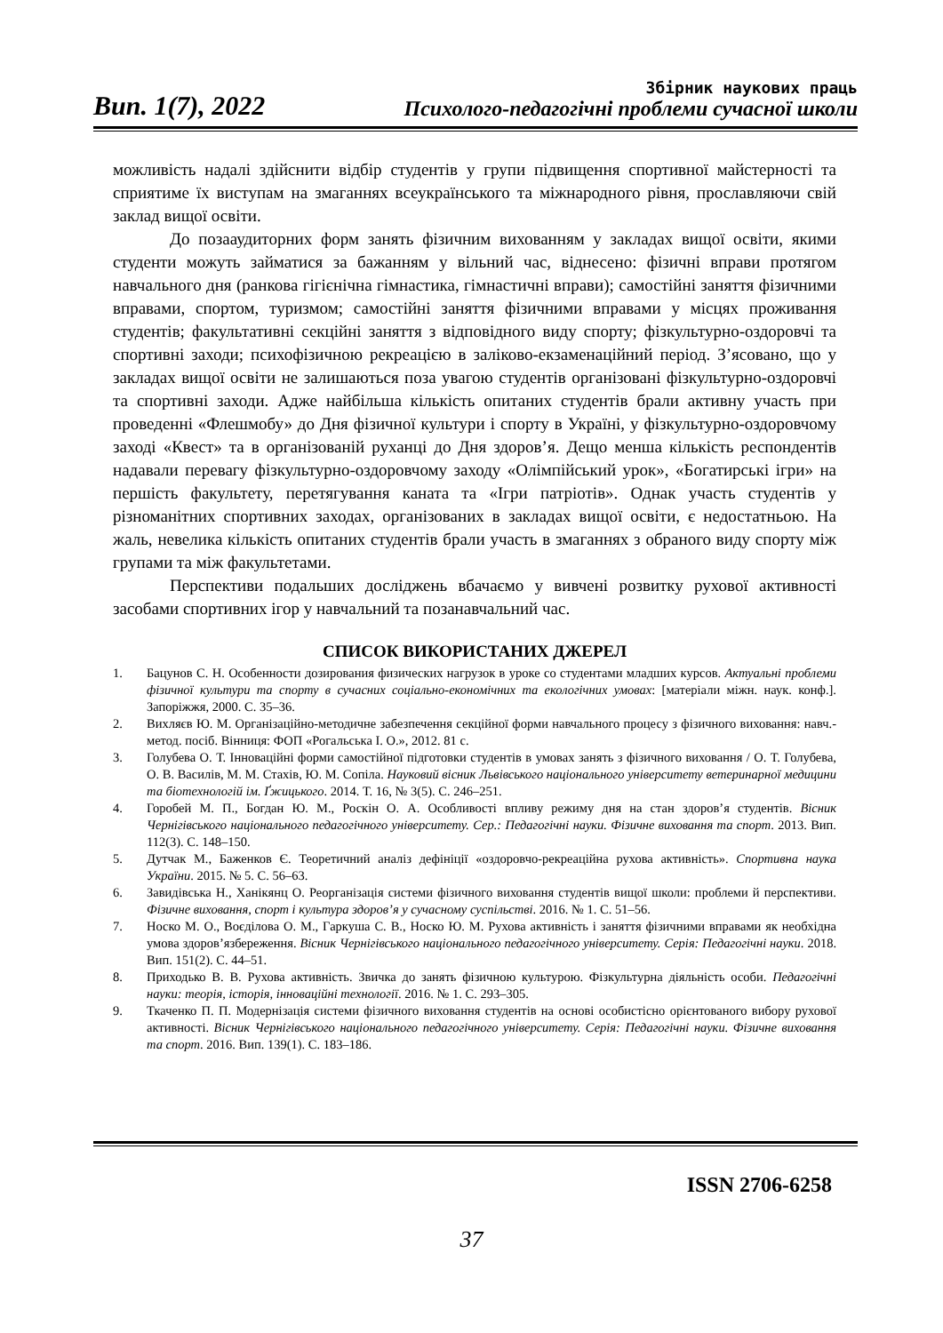Вип. 1(7), 2022
Збірник наукових праць
Психолого-педагогічні проблеми сучасної школи
можливість надалі здійснити відбір студентів у групи підвищення спортивної майстерності та сприятиме їх виступам на змаганнях всеукраїнського та міжнародного рівня, прославляючи свій заклад вищої освіти.
До позааудиторних форм занять фізичним вихованням у закладах вищої освіти, якими студенти можуть займатися за бажанням у вільний час, віднесено: фізичні вправи протягом навчального дня (ранкова гігієнічна гімнастика, гімнастичні вправи); самостійні заняття фізичними вправами, спортом, туризмом; самостійні заняття фізичними вправами у місцях проживання студентів; факультативні секційні заняття з відповідного виду спорту; фізкультурно-оздоровчі та спортивні заходи; психофізичною рекреацією в заліково-екзаменаційний період. З’ясовано, що у закладах вищої освіти не залишаються поза увагою студентів організовані фізкультурно-оздоровчі та спортивні заходи. Адже найбільша кількість опитаних студентів брали активну участь при проведенні «Флешмобу» до Дня фізичної культури і спорту в Україні, у фізкультурно-оздоровчому заході «Квест» та в організованій руханці до Дня здоров’я. Дещо менша кількість респондентів надавали перевагу фізкультурно-оздоровчому заходу «Олімпійський урок», «Богатирські ігри» на першість факультету, перетягування каната та «Ігри патріотів». Однак участь студентів у різноманітних спортивних заходах, організованих в закладах вищої освіти, є недостатньою. На жаль, невелика кількість опитаних студентів брали участь в змаганнях з обраного виду спорту між групами та між факультетами.
Перспективи подальших досліджень вбачаємо у вивчені розвитку рухової активності засобами спортивних ігор у навчальний та позанавчальний час.
СПИСОК ВИКОРИСТАНИХ ДЖЕРЕЛ
1. Бацунов С. Н. Особенности дозирования физических нагрузок в уроке со студентами младших курсов. Актуальні проблеми фізичної культури та спорту в сучасних соціально-економічних та екологічних умовах: [матеріали міжн. наук. конф.]. Запоріжжя, 2000. С. 35–36.
2. Вихляєв Ю. М. Організаційно-методичне забезпечення секційної форми навчального процесу з фізичного виховання: навч.-метод. посіб. Вінниця: ФОП «Рогальська І. О.», 2012. 81 с.
3. Голубева О. Т. Інноваційні форми самостійної підготовки студентів в умовах занять з фізичного виховання / О. Т. Голубева, О. В. Василів, М. М. Стахів, Ю. М. Сопіла. Науковий вісник Львівського національного університету ветеринарної медицини та біотехнологій ім. Ґжицького. 2014. Т. 16, № 3(5). С. 246–251.
4. Горобей М. П., Богдан Ю. М., Роскін О. А. Особливості впливу режиму дня на стан здоров’я студентів. Вісник Чернігівського національного педагогічного університету. Сер.: Педагогічні науки. Фізичне виховання та спорт. 2013. Вип. 112(3). С. 148–150.
5. Дутчак М., Баженков Є. Теоретичний аналіз дефініції «оздоровчо-рекреаційна рухова активність». Спортивна наука України. 2015. № 5. С. 56–63.
6. Завидівська Н., Ханікянц О. Реорганізація системи фізичного виховання студентів вищої школи: проблеми й перспективи. Фізичне виховання, спорт і культура здоров’я у сучасному суспільстві. 2016. № 1. С. 51–56.
7. Носко М. О., Воєділова О. М., Гаркуша С. В., Носко Ю. М. Рухова активність і заняття фізичними вправами як необхідна умова здоров’язбереження. Вісник Чернігівського національного педагогічного університету. Серія: Педагогічні науки. 2018. Вип. 151(2). С. 44–51.
8. Приходько В. В. Рухова активність. Звичка до занять фізичною культурою. Фізкультурна діяльність особи. Педагогічні науки: теорія, історія, інноваційні технології. 2016. № 1. С. 293–305.
9. Ткаченко П. П. Модернізація системи фізичного виховання студентів на основі особистісно орієнтованого вибору рухової активності. Вісник Чернігівського національного педагогічного університету. Серія: Педагогічні науки. Фізичне виховання та спорт. 2016. Вип. 139(1). С. 183–186.
ISSN 2706-6258
37